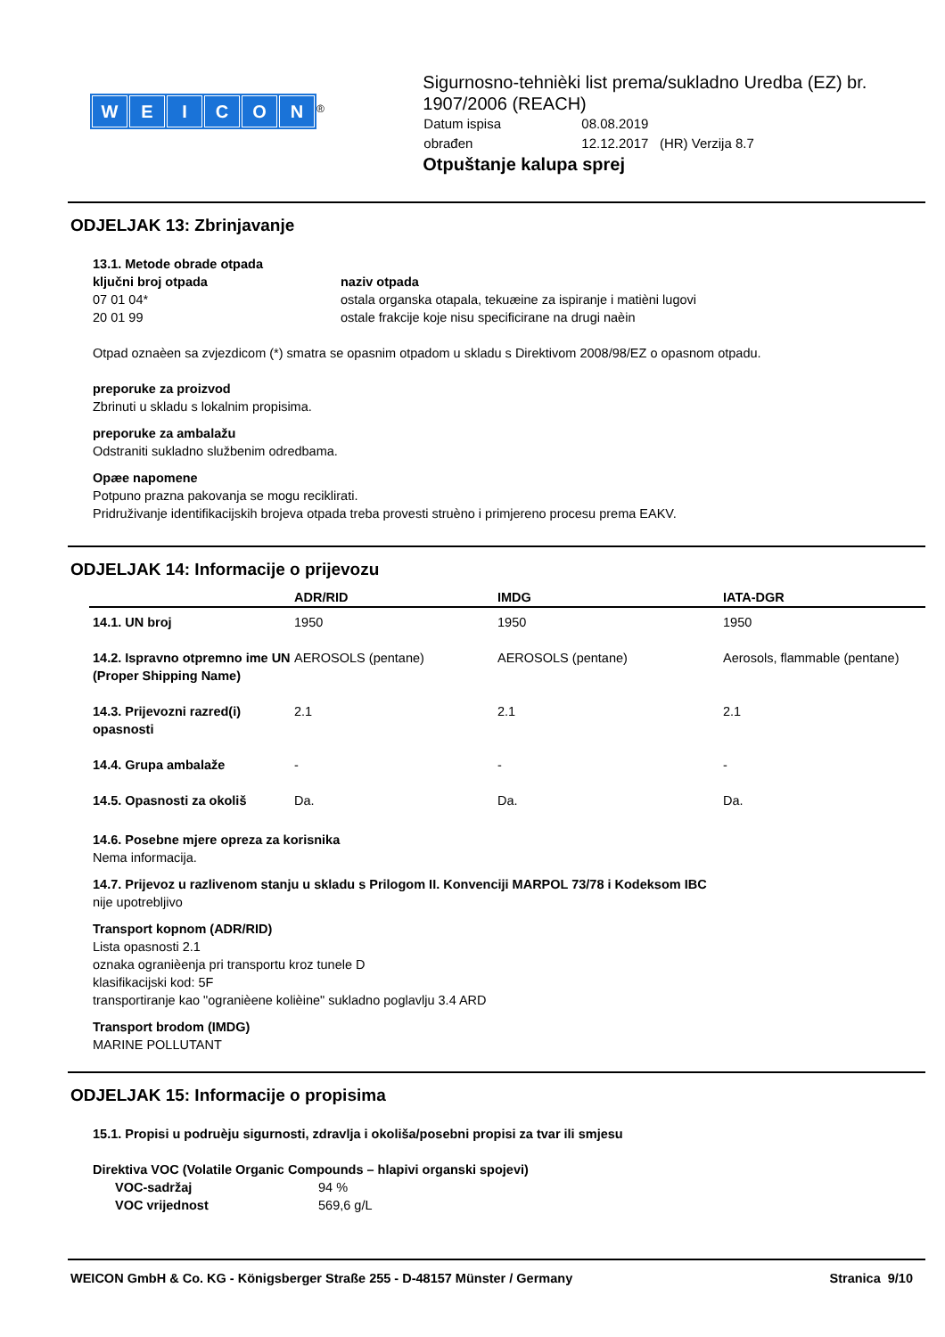WEICON
<sup>®</sup>
Sigurnosno-tehnièki list prema/sukladno Uredba (EZ) br. 1907/2006 (REACH)
| Datum ispisa | 08.08.2019 |
| obrađen | 12.12.2017 (HR) Verzija 8.7 |
Otpuštanje kalupa sprej
ODJELJAK 13: Zbrinjavanje
13.1. Metode obrade otpada
| ključni broj otpada | naziv otpada |
| --- | --- |
| 07 01 04* | ostala organska otapala, tekuæine za ispiranje i matièni lugovi |
| 20 01 99 | ostale frakcije koje nisu specificirane na drugi naèin |
Otpad oznaèen sa zvjezdicom (*) smatra se opasnim otpadom u skladu s Direktivom 2008/98/EZ o opasnom otpadu.
preporuke za proizvod
Zbrinuti u skladu s lokalnim propisima.
preporuke za ambalažu
Odstraniti sukladno službenim odredbama.
Opæe napomene
Potpuno prazna pakovanja se mogu reciklirati.
Pridruživanje identifikacijskih brojeva otpada treba provesti struèno i primjereno procesu prema EAKV.
ODJELJAK 14: Informacije o prijevozu
| | ADR/RID | IMDG | IATA-DGR |
| --- | --- | --- | --- |
| 14.1. UN broj | 1950 | 1950 | 1950 |
| 14.2. Ispravno otpremno ime UN (Proper Shipping Name) | AEROSOLS (pentane) | AEROSOLS (pentane) | Aerosols, flammable (pentane) |
| 14.3. Prijevozni razred(i) opasnosti | 2.1 | 2.1 | 2.1 |
| 14.4. Grupa ambalaže | - | - | - |
| 14.5. Opasnosti za okoliš | Da. | Da. | Da. |
14.6. Posebne mjere opreza za korisnika
Nema informacija.
14.7. Prijevoz u razlivenom stanju u skladu s Prilogom II. Konvenciji MARPOL 73/78 i Kodeksom IBC
nije upotrebljivo
Transport kopnom (ADR/RID)
Lista opasnosti 2.1
oznaka ogranièenja pri transportu kroz tunele D
klasifikacijski kod: 5F
transportiranje kao "ogranièene kolièine" sukladno poglavlju 3.4 ARD
Transport brodom (IMDG)
MARINE POLLUTANT
ODJELJAK 15: Informacije o propisima
15.1. Propisi u podruèju sigurnosti, zdravlja i okoliša/posebni propisi za tvar ili smjesu
Direktiva VOC (Volatile Organic Compounds – hlapivi organski spojevi)
| VOC-sadržaj | 94 % |
| VOC vrijednost | 569,6 g/L |
WEICON GmbH & Co. KG - Königsberger Straße 255 - D-48157 Münster / Germany Stranica 9/10